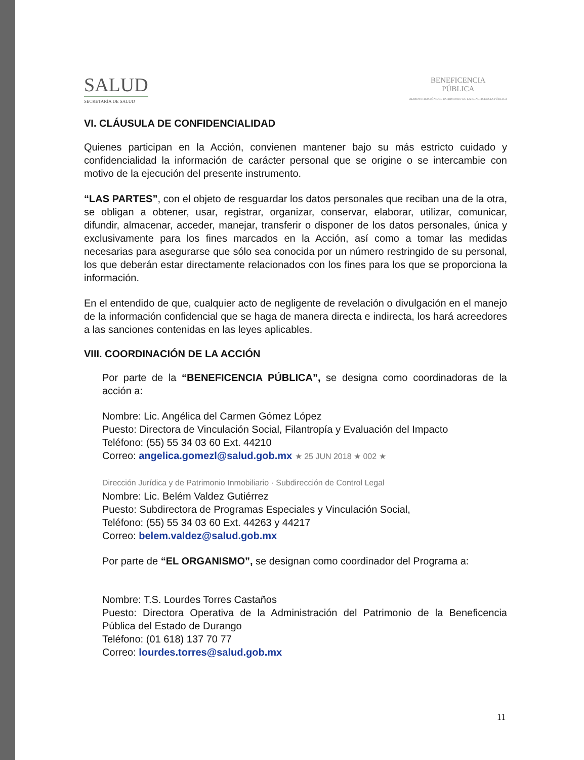SALUD
SECRETARÍA DE SALUD
BENEFICENCIA
PÚBLICA
ADMINISTRACIÓN DEL PATRIMONIO DE LA BENEFICENCIA PÚBLICA
VI. CLÁUSULA DE CONFIDENCIALIDAD
Quienes participan en la Acción, convienen mantener bajo su más estricto cuidado y confidencialidad la información de carácter personal que se origine o se intercambie con motivo de la ejecución del presente instrumento.
“LAS PARTES”, con el objeto de resguardar los datos personales que reciban una de la otra, se obligan a obtener, usar, registrar, organizar, conservar, elaborar, utilizar, comunicar, difundir, almacenar, acceder, manejar, transferir o disponer de los datos personales, única y exclusivamente para los fines marcados en la Acción, así como a tomar las medidas necesarias para asegurarse que sólo sea conocida por un número restringido de su personal, los que deberán estar directamente relacionados con los fines para los que se proporciona la información.
En el entendido de que, cualquier acto de negligente de revelación o divulgación en el manejo de la información confidencial que se haga de manera directa e indirecta, los hará acreedores a las sanciones contenidas en las leyes aplicables.
VIII. COORDINACIÓN DE LA ACCIÓN
Por parte de la “BENEFICENCIA PÚBLICA”, se designa como coordinadoras de la acción a:
Nombre: Lic. Angélica del Carmen Gómez López
Puesto: Directora de Vinculación Social, Filantropía y Evaluación del Impacto
Teléfono: (55) 55 34 03 60 Ext. 44210
Correo: angelica.gomezl@salud.gob.mx ★ 25 JUN 2018 ★ 002 ★
Dirección Jurídica y de Patrimonio Inmobiliario · Subdirección de Control Legal
Nombre: Lic. Belém Valdez Gutiérrez
Puesto: Subdirectora de Programas Especiales y Vinculación Social,
Teléfono: (55) 55 34 03 60 Ext. 44263 y 44217
Correo: belem.valdez@salud.gob.mx
Por parte de “EL ORGANISMO”, se designan como coordinador del Programa a:
Nombre: T.S. Lourdes Torres Castaños
Puesto: Directora Operativa de la Administración del Patrimonio de la Beneficencia Pública del Estado de Durango
Teléfono: (01 618) 137 70 77
Correo: lourdes.torres@salud.gob.mx
11